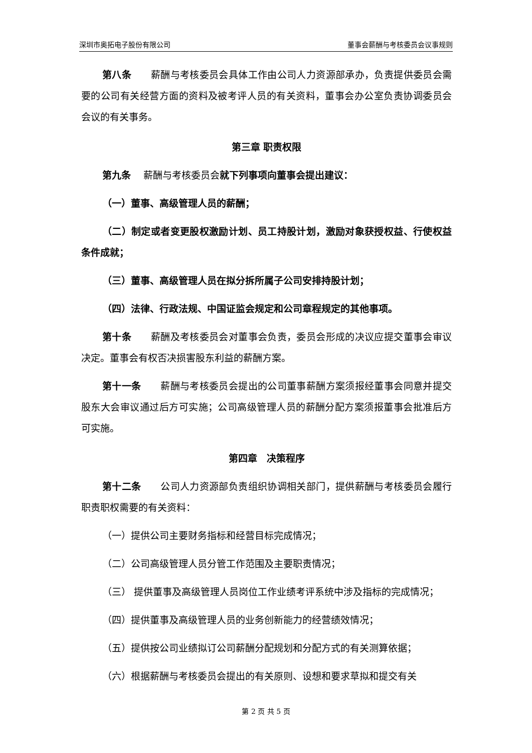深圳市奥拓电子股份有限公司 董事会薪酬与考核委员会议事规则
第八条　　薪酬与考核委员会具体工作由公司人力资源部承办，负责提供委员会需要的公司有关经营方面的资料及被考评人员的有关资料，董事会办公室负责协调委员会会议的有关事务。
第三章 职责权限
第九条　 薪酬与考核委员会就下列事项向董事会提出建议：
（一）董事、高级管理人员的薪酬；
（二）制定或者变更股权激励计划、员工持股计划，激励对象获授权益、行使权益条件成就；
（三）董事、高级管理人员在拟分拆所属子公司安排持股计划；
（四）法律、行政法规、中国证监会规定和公司章程规定的其他事项。
第十条　　薪酬及考核委员会对董事会负责，委员会形成的决议应提交董事会审议决定。董事会有权否决损害股东利益的薪酬方案。
第十一条　　薪酬与考核委员会提出的公司董事薪酬方案须报经董事会同意并提交股东大会审议通过后方可实施；公司高级管理人员的薪酬分配方案须报董事会批准后方可实施。
第四章　决策程序
第十二条　　公司人力资源部负责组织协调相关部门，提供薪酬与考核委员会履行职责职权需要的有关资料：
（一）提供公司主要财务指标和经营目标完成情况；
（二）公司高级管理人员分管工作范围及主要职责情况；
（三） 提供董事及高级管理人员岗位工作业绩考评系统中涉及指标的完成情况；
（四）提供董事及高级管理人员的业务创新能力的经营绩效情况；
（五）提供按公司业绩拟订公司薪酬分配规划和分配方式的有关测算依据；
（六）根据薪酬与考核委员会提出的有关原则、设想和要求草拟和提交有关
第 2 页 共 5 页